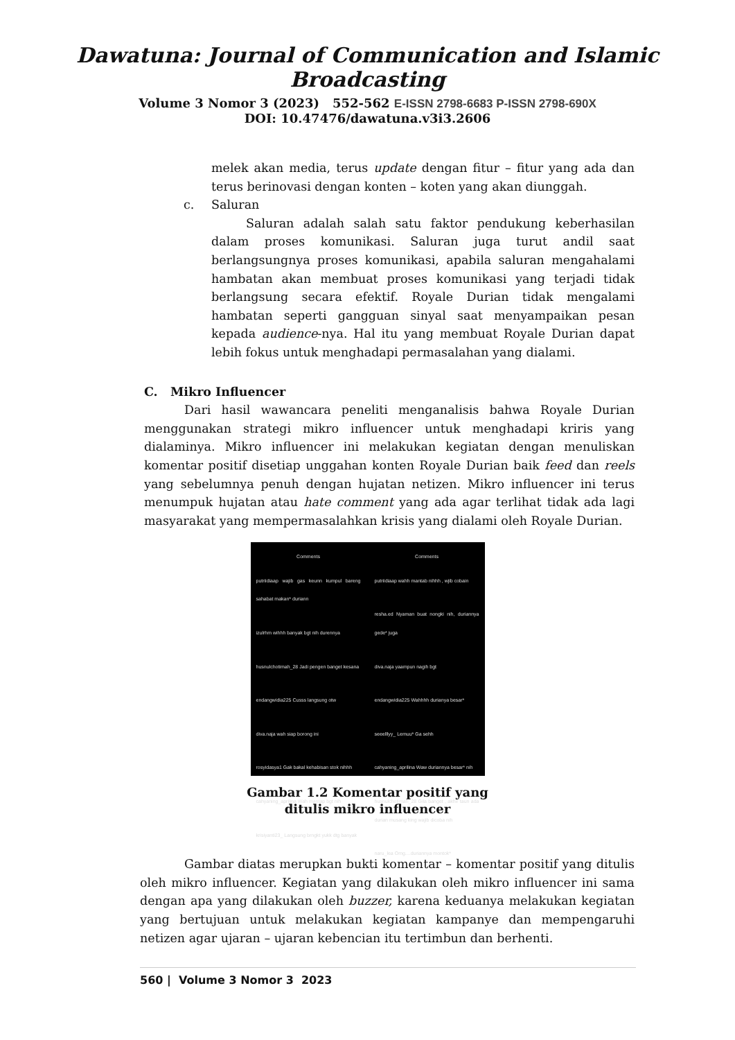Dawatuna: Journal of Communication and Islamic Broadcasting
Volume 3 Nomor 3 (2023) 552-562 E-ISSN 2798-6683 P-ISSN 2798-690X
DOI: 10.47476/dawatuna.v3i3.2606
melek akan media, terus update dengan fitur – fitur yang ada dan terus berinovasi dengan konten – koten yang akan diunggah.
c. Saluran
Saluran adalah salah satu faktor pendukung keberhasilan dalam proses komunikasi. Saluran juga turut andil saat berlangsungnya proses komunikasi, apabila saluran mengahalami hambatan akan membuat proses komunikasi yang terjadi tidak berlangsung secara efektif. Royale Durian tidak mengalami hambatan seperti gangguan sinyal saat menyampaikan pesan kepada audience-nya. Hal itu yang membuat Royale Durian dapat lebih fokus untuk menghadapi permasalahan yang dialami.
C. Mikro Influencer
Dari hasil wawancara peneliti menganalisis bahwa Royale Durian menggunakan strategi mikro influencer untuk menghadapi kriris yang dialaminya. Mikro influencer ini melakukan kegiatan dengan menuliskan komentar positif disetiap unggahan konten Royale Durian baik feed dan reels yang sebelumnya penuh dengan hujatan netizen. Mikro influencer ini terus menumpuk hujatan atau hate comment yang ada agar terlihat tidak ada lagi masyarakat yang mempermasalahkan krisis yang dialami oleh Royale Durian.
Comments
putriidiaap wajib gas keunn kumpul bareng sahabat makan* duriann
izulrhm wihhh banyak bgt nih durennya
husnulchotimah_28 Jadi pengen banget kesana
endangwidia225 Cusss langsung otw
diva.naja wah siap borong ini
rosyidasya1 Gak bakal kehabisan stok nihhh
cahyaning_aprilina Wah mantap bgt nih
krisiyanti23_ Langsung brngkt yukk dtg banyak
Comments
putriidiaap wahh mantab nihhh , wjib cobain
resha.ed Nyaman buat nongki nih, duriannya gede* juga
diva.naja yaampun nagih bgt
endangwidia225 Wahhhh durianya besar*
seeelllyy_ Lemuu* Ga sehh
cahyaning_aprilina Waw duriannya besar* nih
husnulchotimah_28 Gila banget , akhir taun ada durian musang king wajib dicoba nih
naru_lea Omg....duriannya montok*
Gambar 1.2 Komentar positif yang
ditulis mikro influencer
Gambar diatas merupkan bukti komentar – komentar positif yang ditulis oleh mikro influencer. Kegiatan yang dilakukan oleh mikro influencer ini sama dengan apa yang dilakukan oleh buzzer, karena keduanya melakukan kegiatan yang bertujuan untuk melakukan kegiatan kampanye dan mempengaruhi netizen agar ujaran – ujaran kebencian itu tertimbun dan berhenti.
560 | Volume 3 Nomor 3 2023